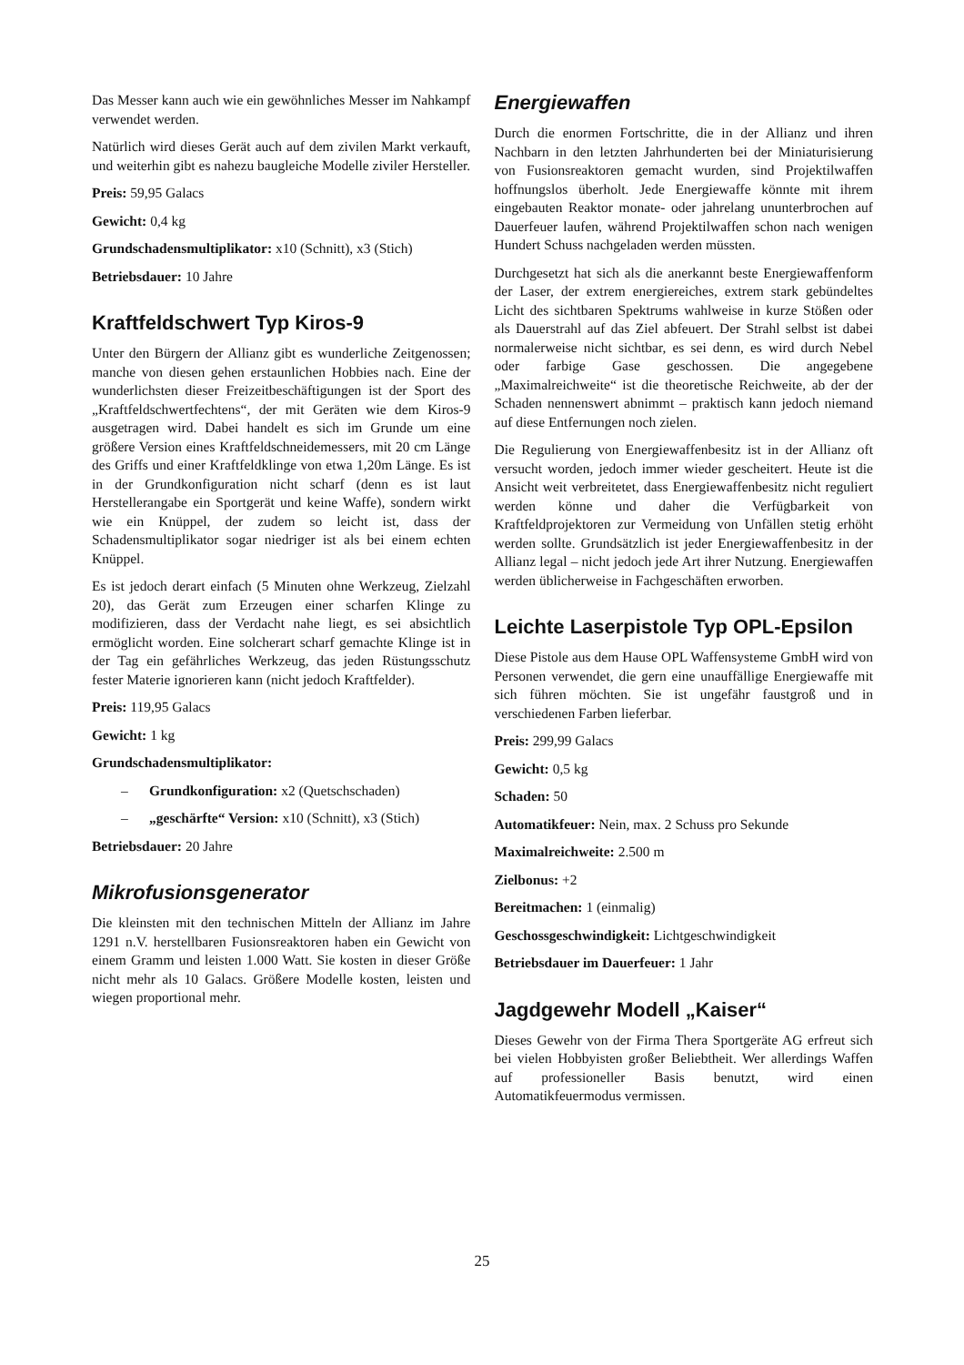Das Messer kann auch wie ein gewöhnliches Messer im Nahkampf verwendet werden.
Natürlich wird dieses Gerät auch auf dem zivilen Markt verkauft, und weiterhin gibt es nahezu baugleiche Modelle ziviler Hersteller.
Preis: 59,95 Galacs
Gewicht: 0,4 kg
Grundschadensmultiplikator: x10 (Schnitt), x3 (Stich)
Betriebsdauer: 10 Jahre
Kraftfeldschwert Typ Kiros-9
Unter den Bürgern der Allianz gibt es wunderliche Zeitgenossen; manche von diesen gehen erstaunlichen Hobbies nach. Eine der wunderlichsten dieser Freizeitbeschäftigungen ist der Sport des „Kraftfeldschwertfechtens“, der mit Geräten wie dem Kiros-9 ausgetragen wird. Dabei handelt es sich im Grunde um eine größere Version eines Kraftfeldschneidemessers, mit 20 cm Länge des Griffs und einer Kraftfeldklinge von etwa 1,20m Länge. Es ist in der Grundkonfiguration nicht scharf (denn es ist laut Herstellerangabe ein Sportgerät und keine Waffe), sondern wirkt wie ein Knüppel, der zudem so leicht ist, dass der Schadensmultiplikator sogar niedriger ist als bei einem echten Knüppel.
Es ist jedoch derart einfach (5 Minuten ohne Werkzeug, Zielzahl 20), das Gerät zum Erzeugen einer scharfen Klinge zu modifizieren, dass der Verdacht nahe liegt, es sei absichtlich ermöglicht worden. Eine solcherart scharf gemachte Klinge ist in der Tag ein gefährliches Werkzeug, das jeden Rüstungsschutz fester Materie ignorieren kann (nicht jedoch Kraftfelder).
Preis: 119,95 Galacs
Gewicht: 1 kg
Grundschadensmultiplikator:
– Grundkonfiguration: x2 (Quetschschaden)
– „geschärfte“ Version: x10 (Schnitt), x3 (Stich)
Betriebsdauer: 20 Jahre
Mikrofusionsgenerator
Die kleinsten mit den technischen Mitteln der Allianz im Jahre 1291 n.V. herstellbaren Fusionsreaktoren haben ein Gewicht von einem Gramm und leisten 1.000 Watt. Sie kosten in dieser Größe nicht mehr als 10 Galacs. Größere Modelle kosten, leisten und wiegen proportional mehr.
Energiewaffen
Durch die enormen Fortschritte, die in der Allianz und ihren Nachbarn in den letzten Jahrhunderten bei der Miniaturisierung von Fusionsreaktoren gemacht wurden, sind Projektilwaffen hoffnungslos überholt. Jede Energiewaffe könnte mit ihrem eingebauten Reaktor monate- oder jahrelang ununterbrochen auf Dauerfeuer laufen, während Projektilwaffen schon nach wenigen Hundert Schuss nachgeladen werden müssten.
Durchgesetzt hat sich als die anerkannt beste Energiewaffenform der Laser, der extrem energiereiches, extrem stark gebündeltes Licht des sichtbaren Spektrums wahlweise in kurze Stößen oder als Dauerstrahl auf das Ziel abfeuert. Der Strahl selbst ist dabei normalerweise nicht sichtbar, es sei denn, es wird durch Nebel oder farbige Gase geschossen. Die angegebene „Maximalreichweite“ ist die theoretische Reichweite, ab der der Schaden nennenswert abnimmt – praktisch kann jedoch niemand auf diese Entfernungen noch zielen.
Die Regulierung von Energiewaffenbesitz ist in der Allianz oft versucht worden, jedoch immer wieder gescheitert. Heute ist die Ansicht weit verbreitetet, dass Energiewaffenbesitz nicht reguliert werden könne und daher die Verfügbarkeit von Kraftfeldprojektoren zur Vermeidung von Unfällen stetig erhöht werden sollte. Grundsätzlich ist jeder Energiewaffenbesitz in der Allianz legal – nicht jedoch jede Art ihrer Nutzung. Energiewaffen werden üblicherweise in Fachgeschäften erworben.
Leichte Laserpistole Typ OPL-Epsilon
Diese Pistole aus dem Hause OPL Waffensysteme GmbH wird von Personen verwendet, die gern eine unauffällige Energiewaffe mit sich führen möchten. Sie ist ungefähr faustgroß und in verschiedenen Farben lieferbar.
Preis: 299,99 Galacs
Gewicht: 0,5 kg
Schaden: 50
Automatikfeuer: Nein, max. 2 Schuss pro Sekunde
Maximalreichweite: 2.500 m
Zielbonus: +2
Bereitmachen: 1 (einmalig)
Geschossgeschwindigkeit: Lichtgeschwindigkeit
Betriebsdauer im Dauerfeuer: 1 Jahr
Jagdgewehr Modell „Kaiser“
Dieses Gewehr von der Firma Thera Sportgeräte AG erfreut sich bei vielen Hobbyisten großer Beliebtheit. Wer allerdings Waffen auf professioneller Basis benutzt, wird einen Automatikfeuermodus vermissen.
25